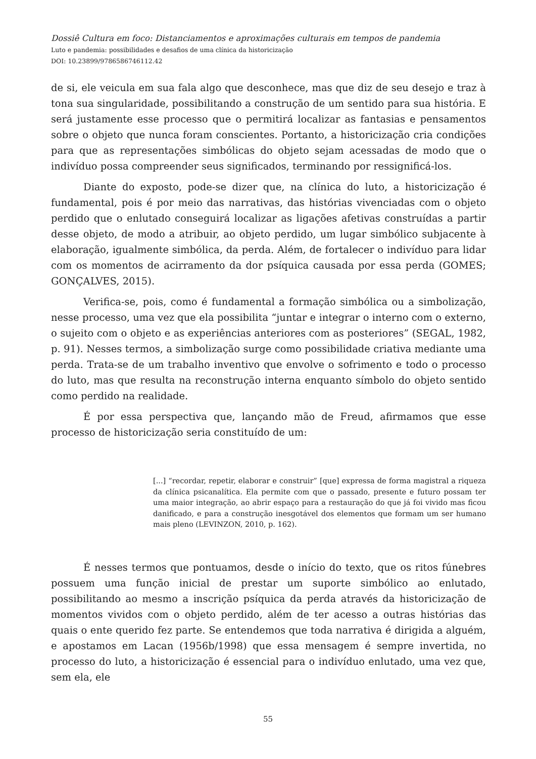Dossiê Cultura em foco: Distanciamentos e aproximações culturais em tempos de pandemia
Luto e pandemia: possibilidades e desafios de uma clínica da historicização
DOI: 10.23899/9786586746112.42
de si, ele veicula em sua fala algo que desconhece, mas que diz de seu desejo e traz à tona sua singularidade, possibilitando a construção de um sentido para sua história. E será justamente esse processo que o permitirá localizar as fantasias e pensamentos sobre o objeto que nunca foram conscientes. Portanto, a historicização cria condições para que as representações simbólicas do objeto sejam acessadas de modo que o indivíduo possa compreender seus significados, terminando por ressignificá-los.
Diante do exposto, pode-se dizer que, na clínica do luto, a historicização é fundamental, pois é por meio das narrativas, das histórias vivenciadas com o objeto perdido que o enlutado conseguirá localizar as ligações afetivas construídas a partir desse objeto, de modo a atribuir, ao objeto perdido, um lugar simbólico subjacente à elaboração, igualmente simbólica, da perda. Além, de fortalecer o indivíduo para lidar com os momentos de acirramento da dor psíquica causada por essa perda (GOMES; GONÇALVES, 2015).
Verifica-se, pois, como é fundamental a formação simbólica ou a simbolização, nesse processo, uma vez que ela possibilita “juntar e integrar o interno com o externo, o sujeito com o objeto e as experiências anteriores com as posteriores” (SEGAL, 1982, p. 91). Nesses termos, a simbolização surge como possibilidade criativa mediante uma perda. Trata-se de um trabalho inventivo que envolve o sofrimento e todo o processo do luto, mas que resulta na reconstrução interna enquanto símbolo do objeto sentido como perdido na realidade.
É por essa perspectiva que, lançando mão de Freud, afirmamos que esse processo de historicização seria constituído de um:
[...] “recordar, repetir, elaborar e construir” [que] expressa de forma magistral a riqueza da clínica psicanalítica. Ela permite com que o passado, presente e futuro possam ter uma maior integração, ao abrir espaço para a restauração do que já foi vivido mas ficou danificado, e para a construção inesgotável dos elementos que formam um ser humano mais pleno (LEVINZON, 2010, p. 162).
É nesses termos que pontuamos, desde o início do texto, que os ritos fúnebres possuem uma função inicial de prestar um suporte simbólico ao enlutado, possibilitando ao mesmo a inscrição psíquica da perda através da historicização de momentos vividos com o objeto perdido, além de ter acesso a outras histórias das quais o ente querido fez parte. Se entendemos que toda narrativa é dirigida a alguém, e apostamos em Lacan (1956b/1998) que essa mensagem é sempre invertida, no processo do luto, a historicização é essencial para o indivíduo enlutado, uma vez que, sem ela, ele
55